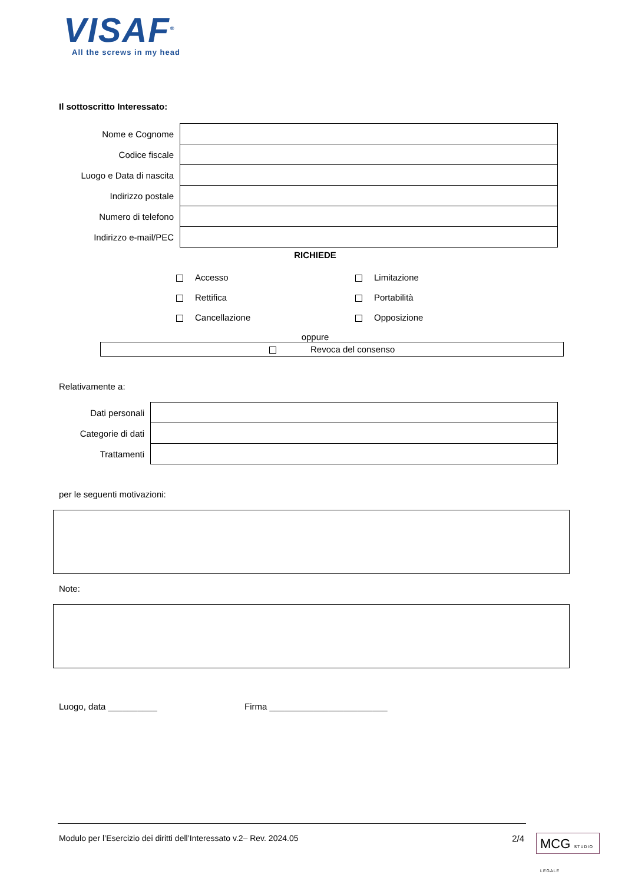VISAF<sup>®</sup>
All the screws in my head
Il sottoscritto Interessato:
| Nome e Cognome | |
| Codice fiscale | |
| Luogo e Data di nascita | |
| Indirizzo postale | |
| Numero di telefono | |
| Indirizzo e-mail/PEC | |
RICHIEDE
| | Accesso | | Limitazione |
| | Rettifica | | Portabilità |
| | Cancellazione | | Opposizione |
oppure
Revoca del consenso
Relativamente a:
| Dati personali | |
| Categorie di dati | |
| Trattamenti | |
per le seguenti motivazioni:
Note:
Luogo, data __________ Firma ________________________
Modulo per l’Esercizio dei diritti dell’Interessato v.2– Rev. 2024.05 2/4
MCG STUDIO LEGALE